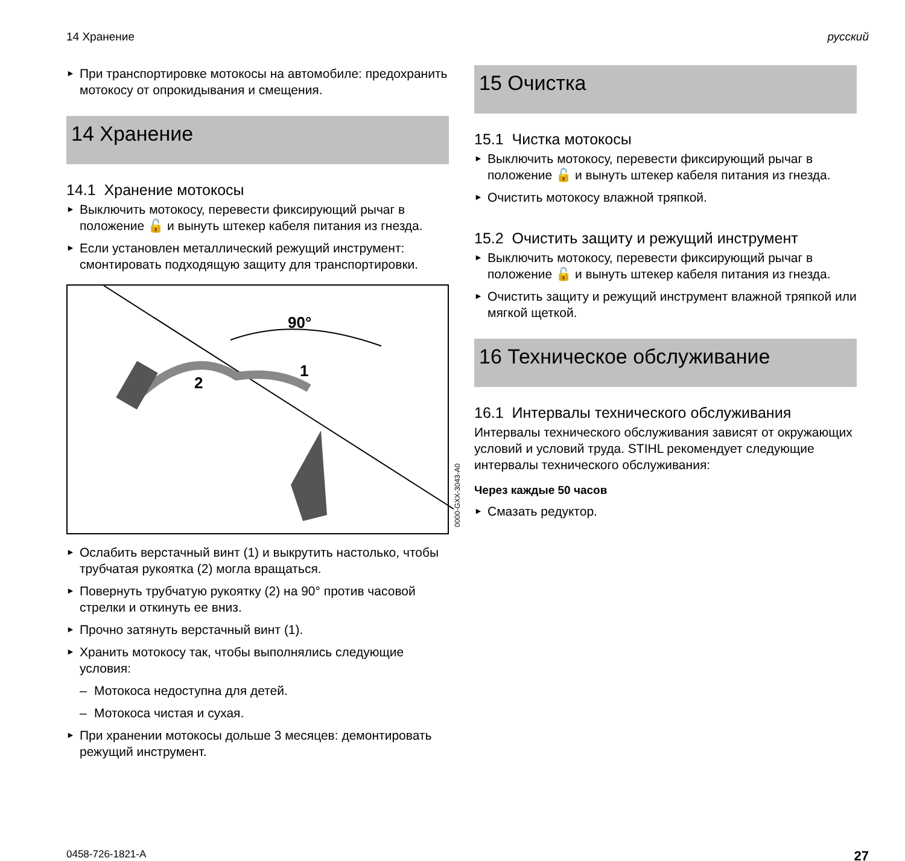14 Хранение русский
► При транспортировке мотокосы на автомобиле: предохранить мотокосу от опрокидывания и смещения.
14 Хранение
14.1 Хранение мотокосы
► Выключить мотокосу, перевести фиксирующий рычаг в положение 🔓 и вынуть штекер кабеля питания из гнезда.
► Если установлен металлический режущий инструмент: смонтировать подходящую защиту для транспортировки.
90°
2
1
0000-GXX-3043-A0
► Ослабить верстачный винт (1) и выкрутить настолько, чтобы трубчатая рукоятка (2) могла вращаться.
► Повернуть трубчатую рукоятку (2) на 90° против часовой стрелки и откинуть ее вниз.
► Прочно затянуть верстачный винт (1).
► Хранить мотокосу так, чтобы выполнялись следующие условия:
– Мотокоса недоступна для детей.
– Мотокоса чистая и сухая.
► При хранении мотокосы дольше 3 месяцев: демонтировать режущий инструмент.
15 Очистка
15.1 Чистка мотокосы
► Выключить мотокосу, перевести фиксирующий рычаг в положение 🔓 и вынуть штекер кабеля питания из гнезда.
► Очистить мотокосу влажной тряпкой.
15.2 Очистить защиту и режущий инструмент
► Выключить мотокосу, перевести фиксирующий рычаг в положение 🔓 и вынуть штекер кабеля питания из гнезда.
► Очистить защиту и режущий инструмент влажной тряпкой или мягкой щеткой.
16 Техническое обслуживание
16.1 Интервалы технического обслуживания
Интервалы технического обслуживания зависят от окружающих условий и условий труда. STIHL рекомендует следующие интервалы технического обслуживания:
Через каждые 50 часов
► Смазать редуктор.
0458-726-1821-A 27